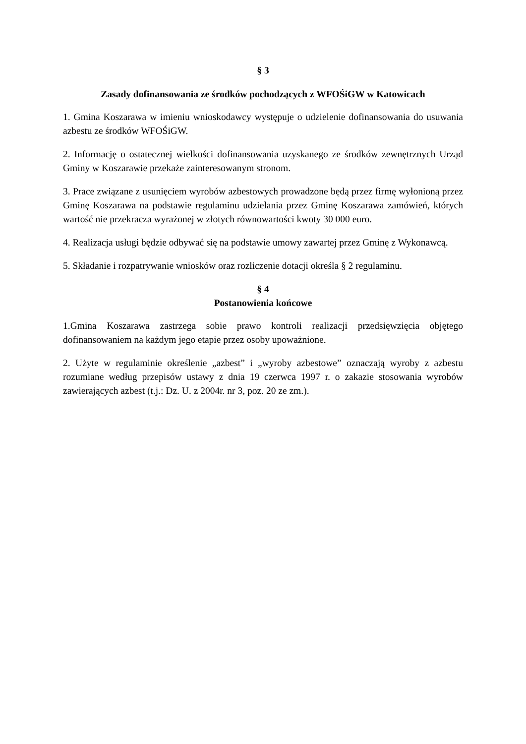§ 3
Zasady dofinansowania ze środków pochodzących z WFOŚiGW w Katowicach
1. Gmina Koszarawa w imieniu wnioskodawcy występuje o udzielenie dofinansowania do usuwania azbestu ze środków WFOŚiGW.
2. Informację o ostatecznej wielkości dofinansowania uzyskanego ze środków zewnętrznych Urząd Gminy w Koszarawie przekaże zainteresowanym stronom.
3. Prace związane z usunięciem wyrobów azbestowych prowadzone będą przez firmę wyłonioną przez Gminę Koszarawa na podstawie regulaminu udzielania przez Gminę Koszarawa zamówień, których wartość nie przekracza wyrażonej w złotych równowartości kwoty 30 000 euro.
4. Realizacja usługi będzie odbywać się na podstawie umowy zawartej przez Gminę z Wykonawcą.
5. Składanie i rozpatrywanie wniosków oraz rozliczenie dotacji określa § 2 regulaminu.
§ 4
Postanowienia końcowe
1.Gmina Koszarawa zastrzega sobie prawo kontroli realizacji przedsięwzięcia objętego dofinansowaniem na każdym jego etapie przez osoby upoważnione.
2. Użyte w regulaminie określenie „azbest” i „wyroby azbestowe” oznaczają wyroby z azbestu rozumiane według przepisów ustawy z dnia 19 czerwca 1997 r. o zakazie stosowania wyrobów zawierających azbest (t.j.: Dz. U. z 2004r. nr 3, poz. 20 ze zm.).